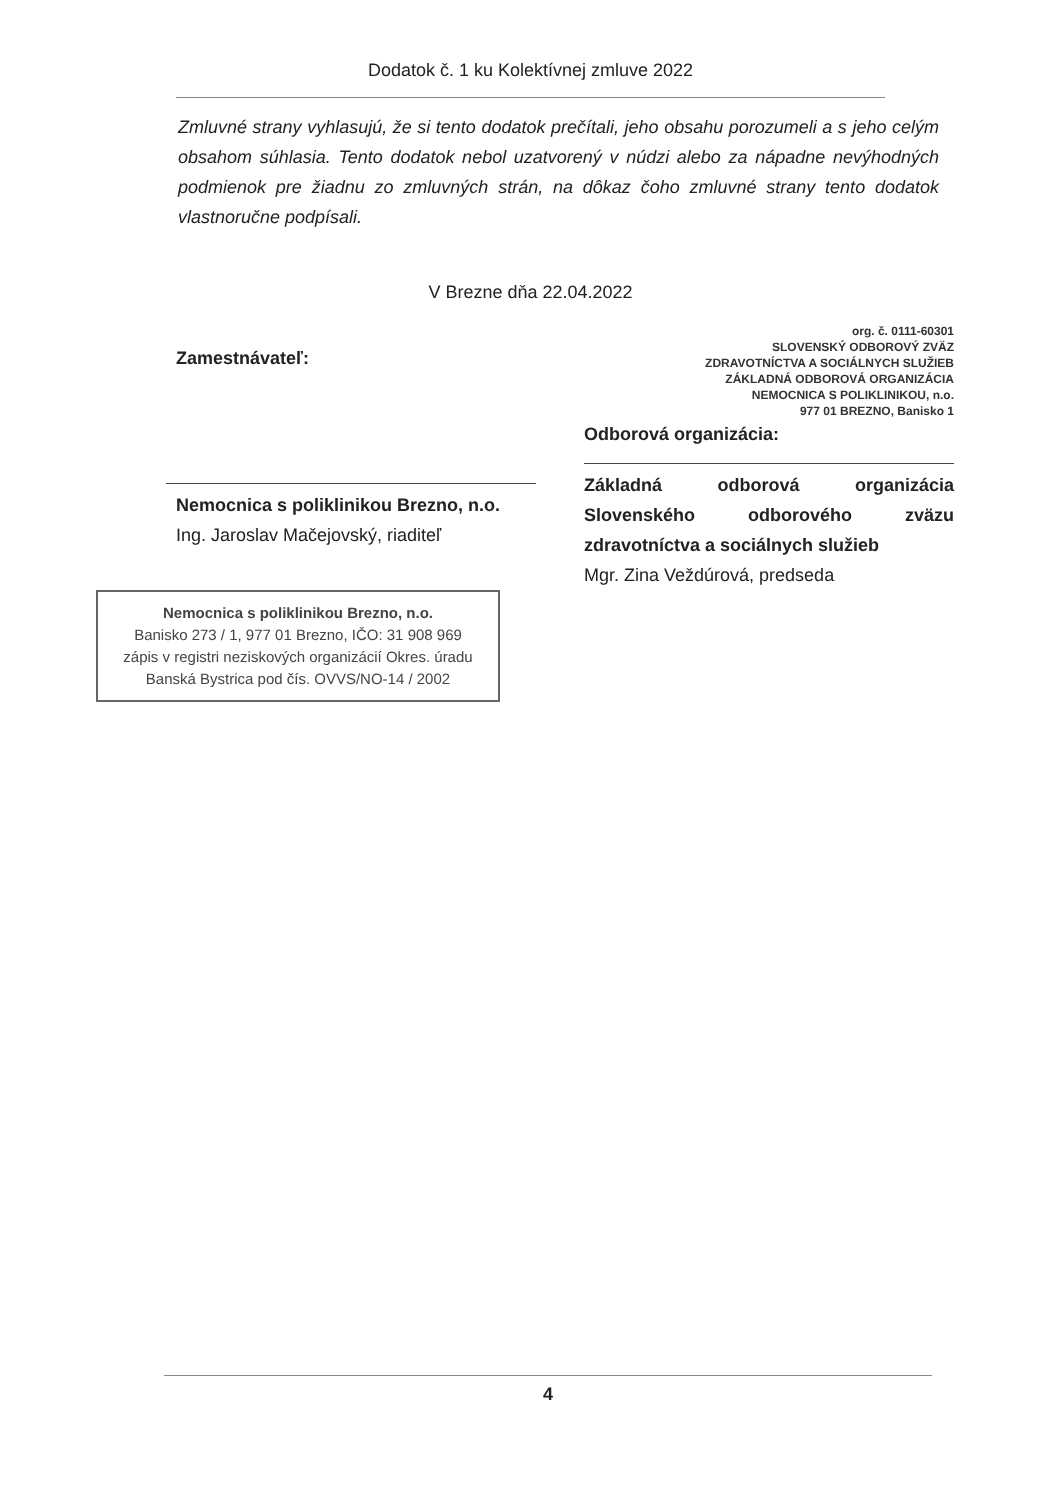Dodatok č. 1 ku Kolektívnej zmluve 2022
Zmluvné strany vyhlasujú, že si tento dodatok prečítali, jeho obsahu porozumeli a s jeho celým obsahom súhlasia. Tento dodatok nebol uzatvorený v núdzi alebo za nápadne nevýhodných podmienok pre žiadnu zo zmluvných strán, na dôkaz čoho zmluvné strany tento dodatok vlastnoručne podpísali.
V Brezne dňa 22.04.2022
Zamestnávateľ:
Nemocnica s poliklinikou Brezno, n.o.
Ing. Jaroslav Mačejovský, riaditeľ
Nemocnica s poliklinikou Brezno, n.o.
Banisko 273 / 1, 977 01 Brezno, IČO: 31 908 969
zápis v registri neziskových organizácií Okres. úradu
Banská Bystrica pod čís. OVVS/NO-14 / 2002
org. č. 0111-60301
SLOVENSKÝ ODBOROVÝ ZVÄZ
ZDRAVOTNÍCTVA A SOCIÁLNYCH SLUŽIEB
ZÁKLADNÁ ODBOROVÁ ORGANIZÁCIA
NEMOCNICA S POLIKLINIKOU, n.o.
977 01 BREZNO, Banisko 1
Odborová organizácia:
Základná odborová organizácia Slovenského odborového zväzu zdravotníctva a sociálnych služieb
Mgr. Zina Veždúrová, predseda
4